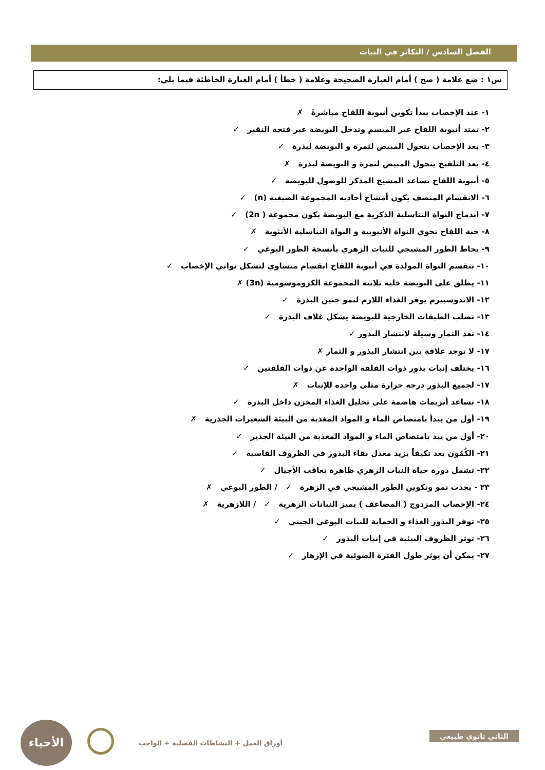الفصل السادس / التكاثر في النبات
س١ : ضع علامة ( صح ) أمام العبارة الصحيحة وعلامة ( خطأ ) أمام العبارة الخاطئة فيما يلي:
١- عند الإخصاب يبدأ تكوين أنبوبة اللقاح مباشرةً ✗
٢- تمتد أنبوبة اللقاح عبر الميسم وتدخل البويضة عبر فتحة النقير ✓
٣- بعد الإخصاب يتحول المبيض لثمرة و البويضة لبذرة ✓
٤- بعد التلقيح يتحول المبيض لثمرة و البويضة لبذرة ✗
٥- أنبوبة اللقاح تساعد المشيج المذكر للوصول للبويضة ✓
٦- الانقسام المنصف يكون أمشاج أحاديه المجموعة الصبغية (n) ✓
٧- اندماج النواة التناسلية الذكرية مع البويضة يكون مجموعة ( 2n) ✓
٨- حبة اللقاح تحوي النواة الأنبوبية و النواة التناسلية الأنثوية ✗
٩- يحاط الطور المشيجي للنبات الزهري بأنسجة الطور البوغي ✓
١٠- تنقسم النواة المولدة في أنبوبة اللقاح انقسام متساوي لتشكل نواتي الإخصاب ✓
١١- يطلق على البويضة خلية ثلاثية المجموعة الكروموسومية (3n) ✗
١٢- الاندوسبيرم يوفر الغذاء اللازم لنمو جنين البذرة ✓
١٣- تصلب الطبقات الخارجية للبويضة يشكل غلاف البذرة ✓
١٤- تعد الثمار وسيلة لانتشار البذور ✓
١٧- لا توجد علاقة بين انتشار البذور و الثمار ✗
١٦- يختلف إنبات بذور ذوات الفلقة الواحدة عن ذوات الفلقتين ✓
١٧- لجميع البذور درجه حرارة مثلى واحده للإنبات ✗
١٨- تساعد أنزيمات هاضمة على تحليل الغذاء المخزن داخل البذرة ✓
١٩- أول من يبدأ بامتصاص الماء و المواد المغذية من البيئة الشعيرات الجذرية ✗
٢٠- أول من يبد بامتصاص الماء و المواد المغذية من البيئة الجذير ✓
٢١- الكُمُون يعد تكيفاً يزيد معدل بقاء البذور في الظروف القاسية ✓
٢٢- تشمل دورة حياة النبات الزهري ظاهرة تعاقب الأجيال ✓
٢٣ - يحدث نمو وتكوين الطور المشيجي في الزهرة ✓ / الطور البوغي ✗
٢٤- الإخصاب المزدوج ( المضاعف ) يميز النباتات الزهرية ✓ / اللازهرية ✗
٢٥- توفر البذور الغذاء و الحماية للنبات البوغي الجيني ✓
٢٦- توثر الظروف البيئية في إنبات البذور ✓
٢٧- يمكن أن يوثر طول الفترة الضوئية في الإزهار ✓
الأحياء
الثاني ثانوي طبيعي
أوراق العمل + النشاطات الفصلية + الواجب